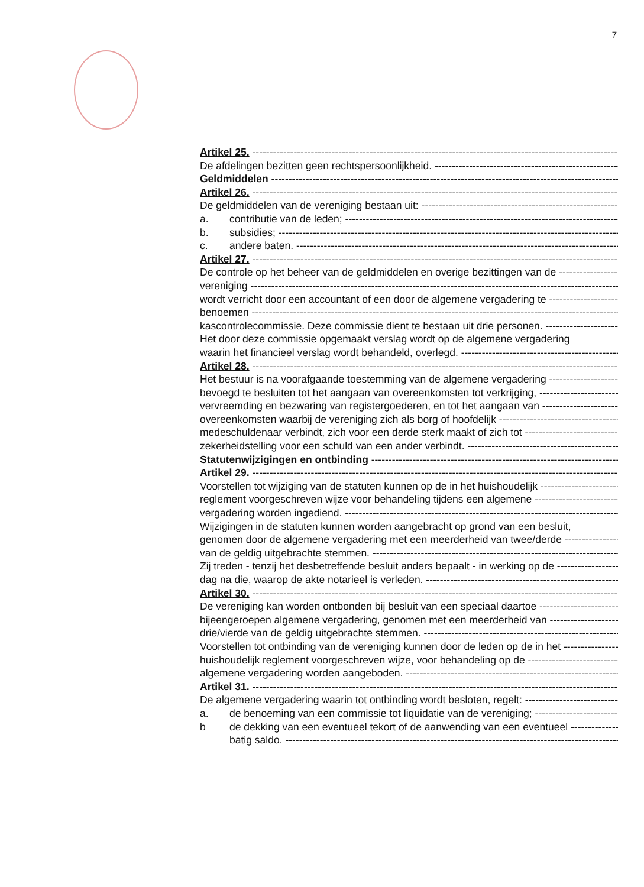7
Artikel 25.
De afdelingen bezitten geen rechtspersoonlijkheid.
Geldmiddelen
Artikel 26.
De geldmiddelen van de vereniging bestaan uit:
a. contributie van de leden;
b. subsidies;
c. andere baten.
Artikel 27.
De controle op het beheer van de geldmiddelen en overige bezittingen van de
vereniging
wordt verricht door een accountant of een door de algemene vergadering te
benoemen
kascontrolecommissie. Deze commissie dient te bestaan uit drie personen.
Het door deze commissie opgemaakt verslag wordt op de algemene vergadering
waarin het financieel verslag wordt behandeld, overlegd.
Artikel 28.
Het bestuur is na voorafgaande toestemming van de algemene vergadering
bevoegd te besluiten tot het aangaan van overeenkomsten tot verkrijging,
vervreemding en bezwaring van registergoederen, en tot het aangaan van
overeenkomsten waarbij de vereniging zich als borg of hoofdelijk
medeschuldenaar verbindt, zich voor een derde sterk maakt of zich tot
zekerheidstelling voor een schuld van een ander verbindt.
Statutenwijzigingen en ontbinding
Artikel 29.
Voorstellen tot wijziging van de statuten kunnen op de in het huishoudelijk
reglement voorgeschreven wijze voor behandeling tijdens een algemene
vergadering worden ingediend.
Wijzigingen in de statuten kunnen worden aangebracht op grond van een besluit,
genomen door de algemene vergadering met een meerderheid van twee/derde
van de geldig uitgebrachte stemmen.
Zij treden - tenzij het desbetreffende besluit anders bepaalt - in werking op de
dag na die, waarop de akte notarieel is verleden.
Artikel 30.
De vereniging kan worden ontbonden bij besluit van een speciaal daartoe
bijeengeroepen algemene vergadering, genomen met een meerderheid van
drie/vierde van de geldig uitgebrachte stemmen.
Voorstellen tot ontbinding van de vereniging kunnen door de leden op de in het
huishoudelijk reglement voorgeschreven wijze, voor behandeling op de
algemene vergadering worden aangeboden.
Artikel 31.
De algemene vergadering waarin tot ontbinding wordt besloten, regelt:
a. de benoeming van een commissie tot liquidatie van de vereniging;
b de dekking van een eventueel tekort of de aanwending van een eventueel
batig saldo.